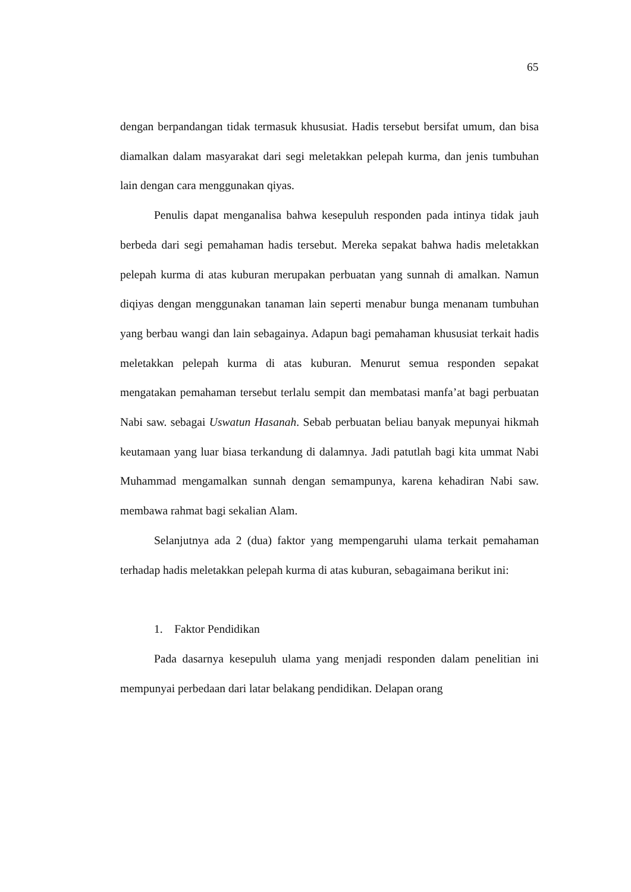65
dengan berpandangan tidak termasuk khususiat. Hadis tersebut bersifat umum, dan bisa diamalkan dalam masyarakat dari segi meletakkan pelepah kurma, dan jenis tumbuhan lain dengan cara menggunakan qiyas.
Penulis dapat menganalisa bahwa kesepuluh responden pada intinya tidak jauh berbeda dari segi pemahaman hadis tersebut. Mereka sepakat bahwa hadis meletakkan pelepah kurma di atas kuburan merupakan perbuatan yang sunnah di amalkan. Namun diqiyas dengan menggunakan tanaman lain seperti menabur bunga menanam tumbuhan yang berbau wangi dan lain sebagainya. Adapun bagi pemahaman khususiat terkait hadis meletakkan pelepah kurma di atas kuburan. Menurut semua responden sepakat mengatakan pemahaman tersebut terlalu sempit dan membatasi manfa’at bagi perbuatan Nabi saw. sebagai Uswatun Hasanah. Sebab perbuatan beliau banyak mepunyai hikmah keutamaan yang luar biasa terkandung di dalamnya. Jadi patutlah bagi kita ummat Nabi Muhammad mengamalkan sunnah dengan semampunya, karena kehadiran Nabi saw. membawa rahmat bagi sekalian Alam.
Selanjutnya ada 2 (dua) faktor yang mempengaruhi ulama terkait pemahaman terhadap hadis meletakkan pelepah kurma di atas kuburan, sebagaimana berikut ini:
1. Faktor Pendidikan
Pada dasarnya kesepuluh ulama yang menjadi responden dalam penelitian ini mempunyai perbedaan dari latar belakang pendidikan. Delapan orang